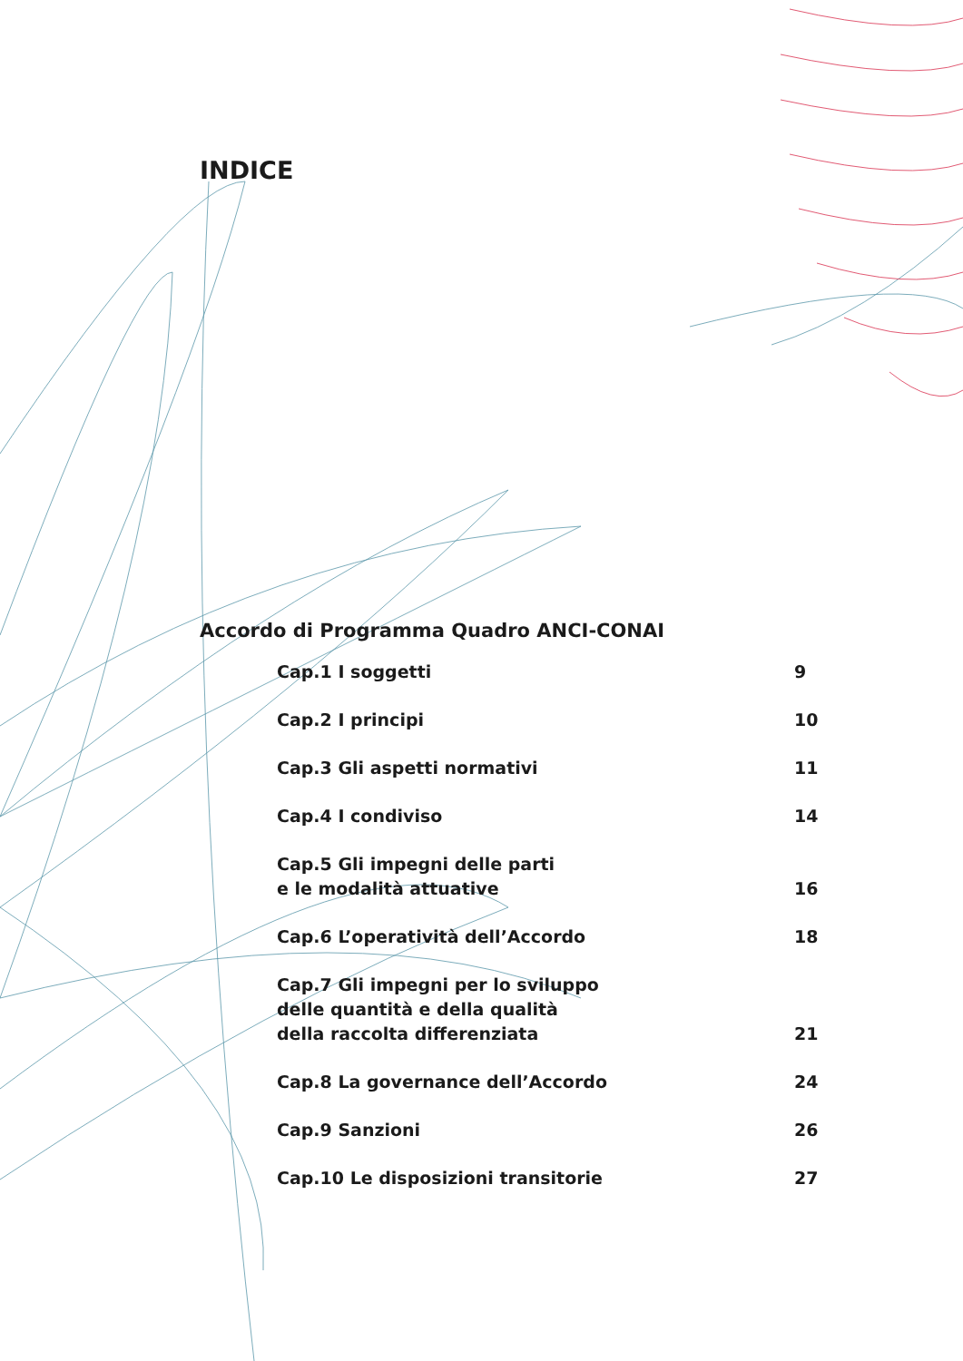INDICE
Accordo di Programma Quadro ANCI-CONAI
Cap.1 I soggetti 9
Cap.2 I principi 10
Cap.3 Gli aspetti normativi 11
Cap.4 I condiviso 14
Cap.5 Gli impegni delle parti
e le modalità attuative 16
Cap.6 L’operatività dell’Accordo 18
Cap.7 Gli impegni per lo sviluppo
delle quantità e della qualità
della raccolta differenziata 21
Cap.8 La governance dell’Accordo 24
Cap.9 Sanzioni 26
Cap.10 Le disposizioni transitorie 27